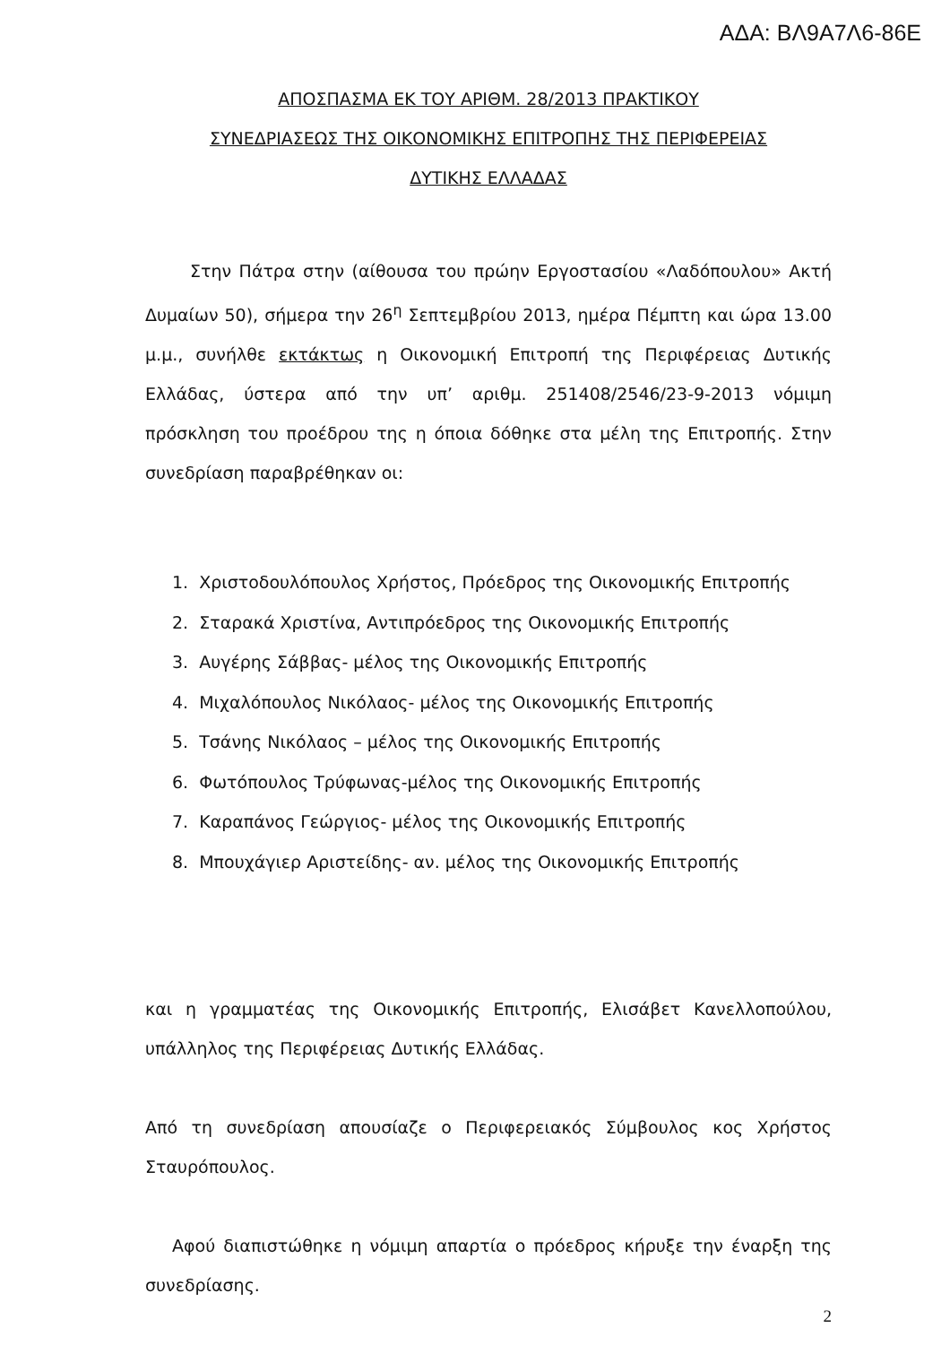ΑΔΑ: ΒΛ9Α7Λ6-86Ε
ΑΠΟΣΠΑΣΜΑ ΕΚ ΤΟΥ ΑΡΙΘΜ. 28/2013 ΠΡΑΚΤΙΚΟΥ
ΣΥΝΕΔΡΙΑΣΕΩΣ ΤΗΣ ΟΙΚΟΝΟΜΙΚΗΣ ΕΠΙΤΡΟΠΗΣ ΤΗΣ ΠΕΡΙΦΕΡΕΙΑΣ
ΔΥΤΙΚΗΣ ΕΛΛΑΔΑΣ
Στην Πάτρα στην (αίθουσα του πρώην Εργοστασίου «Λαδόπουλου» Ακτή Δυμαίων 50), σήμερα την 26<sup>η</sup> Σεπτεμβρίου 2013, ημέρα Πέμπτη και ώρα 13.00 μ.μ., συνήλθε εκτάκτως η Οικονομική Επιτροπή της Περιφέρειας Δυτικής Ελλάδας, ύστερα από την υπ’ αριθμ. 251408/2546/23-9-2013 νόμιμη πρόσκληση του προέδρου της η όποια δόθηκε στα μέλη της Επιτροπής. Στην συνεδρίαση παραβρέθηκαν οι:
1. Χριστοδουλόπουλος Χρήστος, Πρόεδρος της Οικονομικής Επιτροπής
2. Σταρακά Χριστίνα, Αντιπρόεδρος της Οικονομικής Επιτροπής
3. Αυγέρης Σάββας- μέλος της Οικονομικής Επιτροπής
4. Μιχαλόπουλος Νικόλαος- μέλος της Οικονομικής Επιτροπής
5. Τσάνης Νικόλαος – μέλος της Οικονομικής Επιτροπής
6. Φωτόπουλος Τρύφωνας-μέλος της Οικονομικής Επιτροπής
7. Καραπάνος Γεώργιος- μέλος της Οικονομικής Επιτροπής
8. Μπουχάγιερ Αριστείδης- αν. μέλος της Οικονομικής Επιτροπής
και η γραμματέας της Οικονομικής Επιτροπής, Ελισάβετ Κανελλοπούλου, υπάλληλος της Περιφέρειας Δυτικής Ελλάδας.
Από τη συνεδρίαση απουσίαζε ο Περιφερειακός Σύμβουλος κος Χρήστος Σταυρόπουλος.
Αφού διαπιστώθηκε η νόμιμη απαρτία ο πρόεδρος κήρυξε την έναρξη της συνεδρίασης.
2